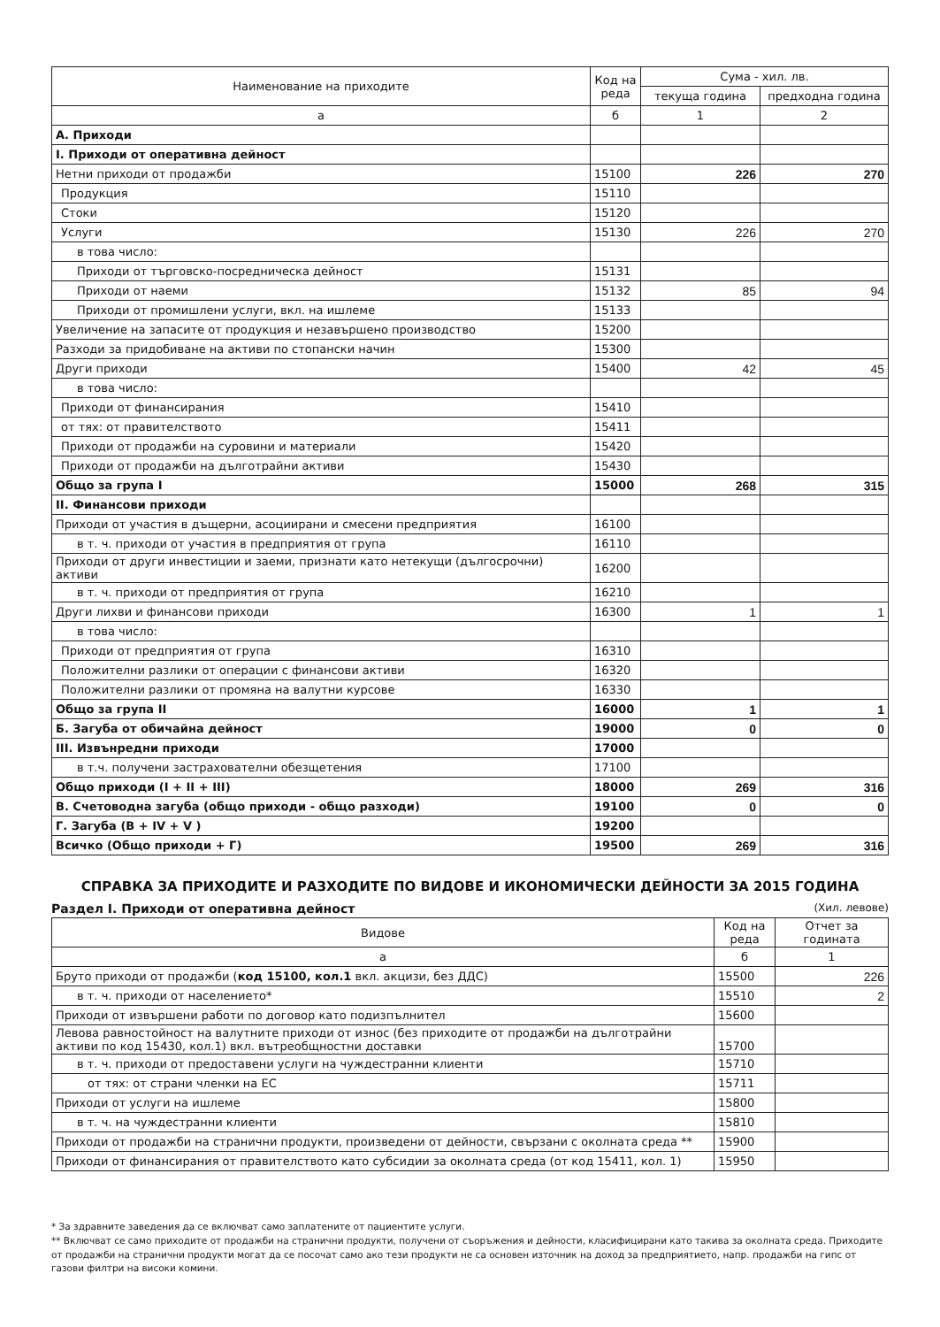| Наименование на приходите | Код на реда | Сума - хил. лв. | |
| --- | --- | --- | --- |
| | | текуща година | предходна година |
| а | б | 1 | 2 |
| А. Приходи | | | |
| I. Приходи от оперативна дейност | | | |
| Нетни приходи от продажби | 15100 | 226 | 270 |
| Продукция | 15110 | | |
| Стоки | 15120 | | |
| Услуги | 15130 | 226 | 270 |
| в това число: | | | |
| Приходи от търговско-посредническа дейност | 15131 | | |
| Приходи от наеми | 15132 | 85 | 94 |
| Приходи от промишлени услуги, вкл. на ишлеме | 15133 | | |
| Увеличение на запасите от продукция и незавършено производство | 15200 | | |
| Разходи за придобиване на активи по стопански начин | 15300 | | |
| Други приходи | 15400 | 42 | 45 |
| в това число: | | | |
| Приходи от финансирания | 15410 | | |
| от тях: от правителството | 15411 | | |
| Приходи от продажби на суровини и материали | 15420 | | |
| Приходи от продажби на дълготрайни активи | 15430 | | |
| Общо за група I | 15000 | 268 | 315 |
| II. Финансови приходи | | | |
| Приходи от участия в дъщерни, асоциирани и смесени предприятия | 16100 | | |
| в т. ч. приходи от участия в предприятия от група | 16110 | | |
| Приходи от други инвестиции и заеми, признати като нетекущи (дългосрочни) активи | 16200 | | |
| в т. ч. приходи от предприятия от група | 16210 | | |
| Други лихви и финансови приходи | 16300 | 1 | 1 |
| в това число: | | | |
| Приходи от предприятия от група | 16310 | | |
| Положителни разлики от операции с финансови активи | 16320 | | |
| Положителни разлики от промяна на валутни курсове | 16330 | | |
| Общо за група II | 16000 | 1 | 1 |
| Б. Загуба от обичайна дейност | 19000 | 0 | 0 |
| III. Извънредни приходи | 17000 | | |
| в т.ч. получени застрахователни обезщетения | 17100 | | |
| Общо приходи (I + II + III) | 18000 | 269 | 316 |
| В. Счетоводна загуба (общо приходи - общо разходи) | 19100 | 0 | 0 |
| Г. Загуба (В + IV + V ) | 19200 | | |
| Всичко (Общо приходи + Г) | 19500 | 269 | 316 |
СПРАВКА ЗА ПРИХОДИТЕ И РАЗХОДИТЕ ПО ВИДОВЕ И ИКОНОМИЧЕСКИ ДЕЙНОСТИ ЗА 2015 ГОДИНА
Раздел I. Приходи от оперативна дейност (Хил. левове)
| Видове | Код на реда | Отчет за годината |
| --- | --- | --- |
| а | б | 1 |
| Бруто приходи от продажби ( код 15100, кол.1 вкл. акцизи, без ДДС) | 15500 | 226 |
| в т. ч. приходи от населението* | 15510 | 2 |
| Приходи от извършени работи по договор като подизпълнител | 15600 | |
| Левова равностойност на валутните приходи от износ (без приходите от продажби на дълготрайни активи по код 15430, кол.1) вкл. вътреобщностни доставки | 15700 | |
| в т. ч. приходи от предоставени услуги на чуждестранни клиенти | 15710 | |
| от тях: от страни членки на ЕС | 15711 | |
| Приходи от услуги на ишлеме | 15800 | |
| в т. ч. на чуждестранни клиенти | 15810 | |
| Приходи от продажби на странични продукти, произведени от дейности, свързани с околната среда ** | 15900 | |
| Приходи от финансирания от правителството като субсидии за околната среда (от код 15411, кол. 1) | 15950 | |
* За здравните заведения да се включват само заплатените от пациентите услуги.
** Включват се само приходите от продажби на странични продукти, получени от съоръжения и дейности, класифицирани като такива за околната среда. Приходите от продажби на странични продукти могат да се посочат само ако тези продукти не са основен източник на доход за предприятието, напр. продажби на гипс от газови филтри на високи комини.